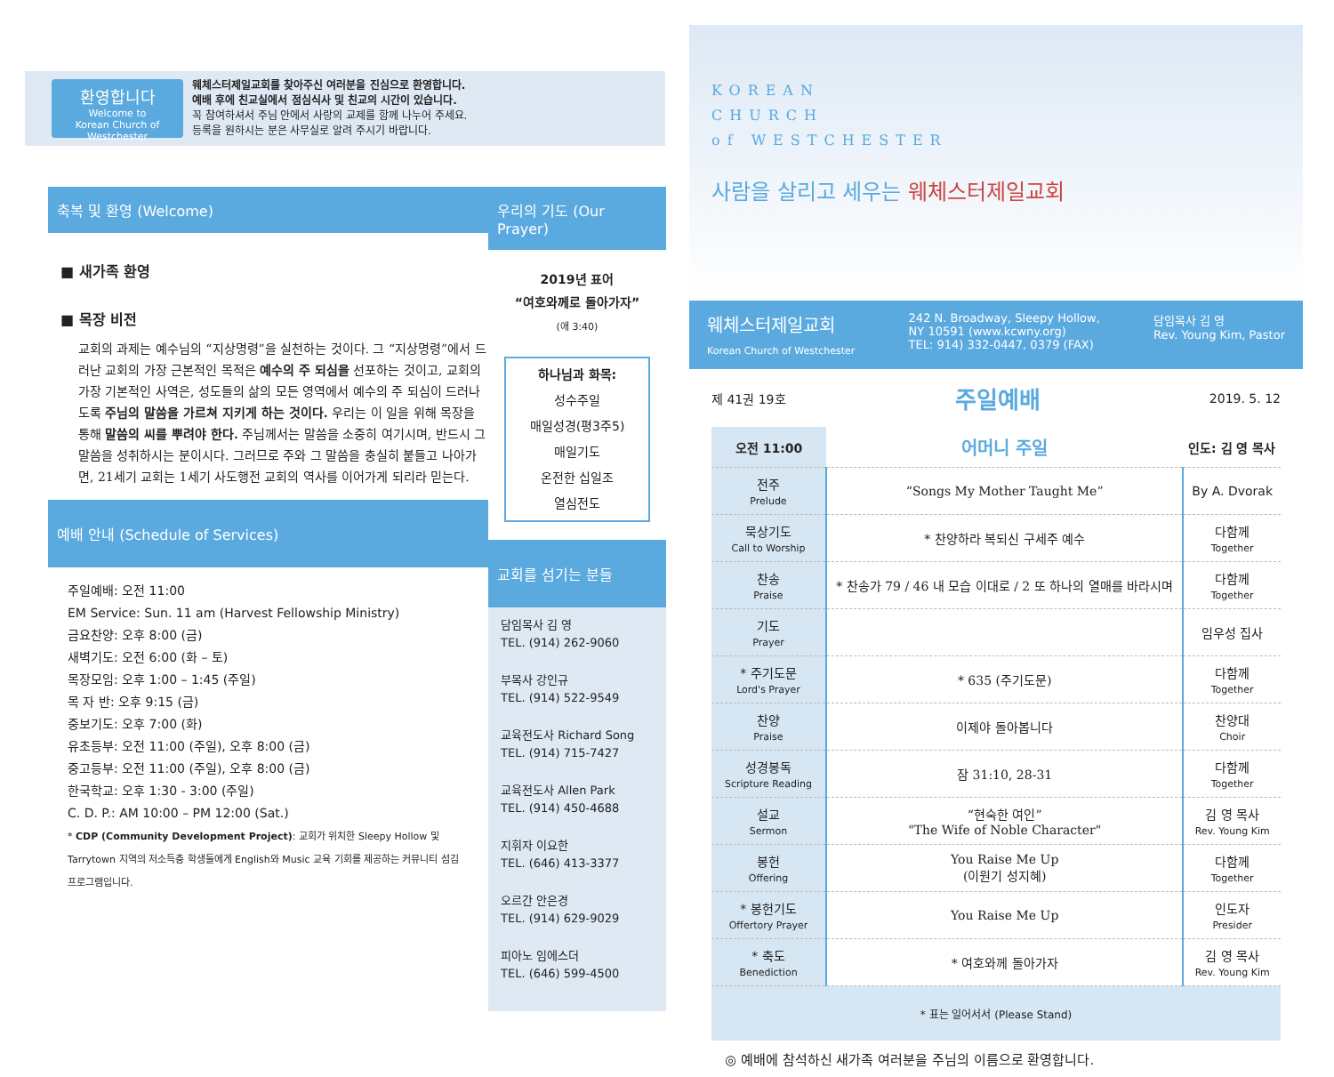환영합니다
Welcome to
Korean Church of Westchester
웨체스터제일교회를 찾아주신 여러분을 진심으로 환영합니다.
예배 후에 친교실에서 점심식사 및 친교의 시간이 있습니다.
꼭 참여하셔서 주님 안에서 사랑의 교제를 함께 나누어 주세요.
등록을 원하시는 분은 사무실로 알려 주시기 바랍니다.
축복 및 환영 (Welcome)
■ 새가족 환영
■ 목장 비전
교회의 과제는 예수님의 “지상명령”을 실천하는 것이다. 그 “지상명령”에서 드러난 교회의 가장 근본적인 목적은 예수의 주 되심을 선포하는 것이고, 교회의 가장 기본적인 사역은, 성도들의 삶의 모든 영역에서 예수의 주 되심이 드러나도록 주님의 말씀을 가르쳐 지키게 하는 것이다. 우리는 이 일을 위해 목장을 통해 말씀의 씨를 뿌려야 한다. 주님께서는 말씀을 소중히 여기시며, 반드시 그 말씀을 성취하시는 분이시다. 그러므로 주와 그 말씀을 충실히 붙들고 나아가면, 21세기 교회는 1세기 사도행전 교회의 역사를 이어가게 되리라 믿는다.
예배 안내 (Schedule of Services)
주일예배: 오전 11:00
EM Service: Sun. 11 am (Harvest Fellowship Ministry)
금요찬양: 오후 8:00 (금)
새벽기도: 오전 6:00 (화 – 토)
목장모임: 오후 1:00 – 1:45 (주일)
목 자 반: 오후 9:15 (금)
중보기도: 오후 7:00 (화)
유초등부: 오전 11:00 (주일), 오후 8:00 (금)
중고등부: 오전 11:00 (주일), 오후 8:00 (금)
한국학교: 오후 1:30 - 3:00 (주일)
C. D. P.: AM 10:00 – PM 12:00 (Sat.)
* CDP (Community Development Project): 교회가 위치한 Sleepy Hollow 및 Tarrytown 지역의 저소득층 학생들에게 English와 Music 교육 기회를 제공하는 커뮤니티 섬김 프로그램입니다.
우리의 기도 (Our Prayer)
2019년 표어
“여호와께로 돌아가자”
(애 3:40)
하나님과 화목:
성수주일
매일성경(평3주5)
매일기도
온전한 십일조
열심전도
교회를 섬기는 분들
담임목사 김 영
TEL. (914) 262-9060
부목사 강인규
TEL. (914) 522-9549
교육전도사 Richard Song
TEL. (914) 715-7427
교육전도사 Allen Park
TEL. (914) 450-4688
지휘자 이요한
TEL. (646) 413-3377
오르간 안은경
TEL. (914) 629-9029
피아노 임에스더
TEL. (646) 599-4500
KOREAN
CHURCH
of WESTCHESTER
사람을 살리고 세우는 웨체스터제일교회
웨체스터제일교회
Korean Church of Westchester
242 N. Broadway, Sleepy Hollow,
NY 10591 (www.kcwny.org)
TEL: 914) 332-0447, 0379 (FAX)
담임목사 김 영
Rev. Young Kim, Pastor
제 41권 19호 주일예배 2019. 5. 12
| 오전 11:00 | 어머니 주일 | 인도: 김 영 목사 |
| --- | --- | --- |
| 전주 Prelude | “Songs My Mother Taught Me” | By A. Dvorak |
| 묵상기도 Call to Worship | * 찬양하라 복되신 구세주 예수 | 다함께 Together |
| 찬송 Praise | * 찬송가 79 / 46 내 모습 이대로 / 2 또 하나의 열매를 바라시며 | 다함께 Together |
| 기도 Prayer | | 임우성 집사 |
| * 주기도문 Lord's Prayer | * 635 (주기도문) | 다함께 Together |
| 찬양 Praise | 이제야 돌아봅니다 | 찬양대 Choir |
| 성경봉독 Scripture Reading | 잠 31:10, 28-31 | 다함께 Together |
| 설교 Sermon | “현숙한 여인” "The Wife of Noble Character" | 김 영 목사 Rev. Young Kim |
| 봉헌 Offering | You Raise Me Up (이원기 성지혜) | 다함께 Together |
| * 봉헌기도 Offertory Prayer | You Raise Me Up | 인도자 Presider |
| * 축도 Benediction | * 여호와께 돌아가자 | 김 영 목사 Rev. Young Kim |
* 표는 일어서서 (Please Stand)
◎ 예배에 참석하신 새가족 여러분을 주님의 이름으로 환영합니다.